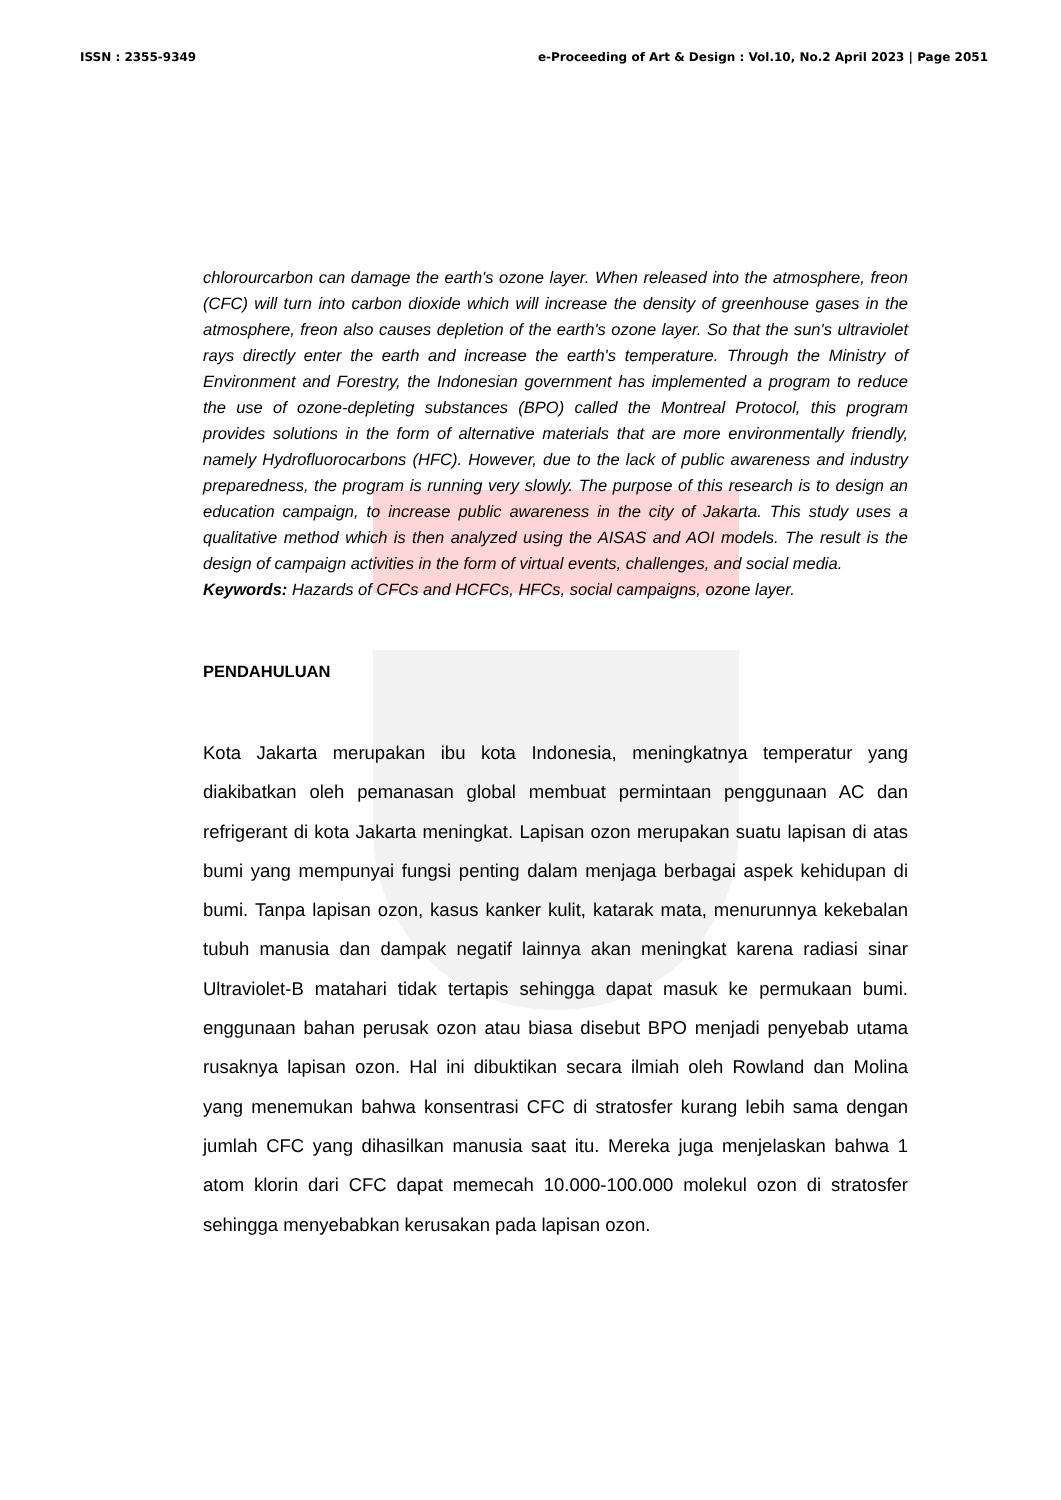ISSN : 2355-9349 e-Proceeding of Art & Design : Vol.10, No.2 April 2023 | Page 2051
chlorourcarbon can damage the earth's ozone layer. When released into the atmosphere, freon (CFC) will turn into carbon dioxide which will increase the density of greenhouse gases in the atmosphere, freon also causes depletion of the earth's ozone layer. So that the sun's ultraviolet rays directly enter the earth and increase the earth's temperature. Through the Ministry of Environment and Forestry, the Indonesian government has implemented a program to reduce the use of ozone-depleting substances (BPO) called the Montreal Protocol, this program provides solutions in the form of alternative materials that are more environmentally friendly, namely Hydrofluorocarbons (HFC). However, due to the lack of public awareness and industry preparedness, the program is running very slowly. The purpose of this research is to design an education campaign, to increase public awareness in the city of Jakarta. This study uses a qualitative method which is then analyzed using the AISAS and AOI models. The result is the design of campaign activities in the form of virtual events, challenges, and social media.
Keywords: Hazards of CFCs and HCFCs, HFCs, social campaigns, ozone layer.
PENDAHULUAN
Kota Jakarta merupakan ibu kota Indonesia, meningkatnya temperatur yang diakibatkan oleh pemanasan global membuat permintaan penggunaan AC dan refrigerant di kota Jakarta meningkat. Lapisan ozon merupakan suatu lapisan di atas bumi yang mempunyai fungsi penting dalam menjaga berbagai aspek kehidupan di bumi. Tanpa lapisan ozon, kasus kanker kulit, katarak mata, menurunnya kekebalan tubuh manusia dan dampak negatif lainnya akan meningkat karena radiasi sinar Ultraviolet-B matahari tidak tertapis sehingga dapat masuk ke permukaan bumi. enggunaan bahan perusak ozon atau biasa disebut BPO menjadi penyebab utama rusaknya lapisan ozon. Hal ini dibuktikan secara ilmiah oleh Rowland dan Molina yang menemukan bahwa konsentrasi CFC di stratosfer kurang lebih sama dengan jumlah CFC yang dihasilkan manusia saat itu. Mereka juga menjelaskan bahwa 1 atom klorin dari CFC dapat memecah 10.000-100.000 molekul ozon di stratosfer sehingga menyebabkan kerusakan pada lapisan ozon.